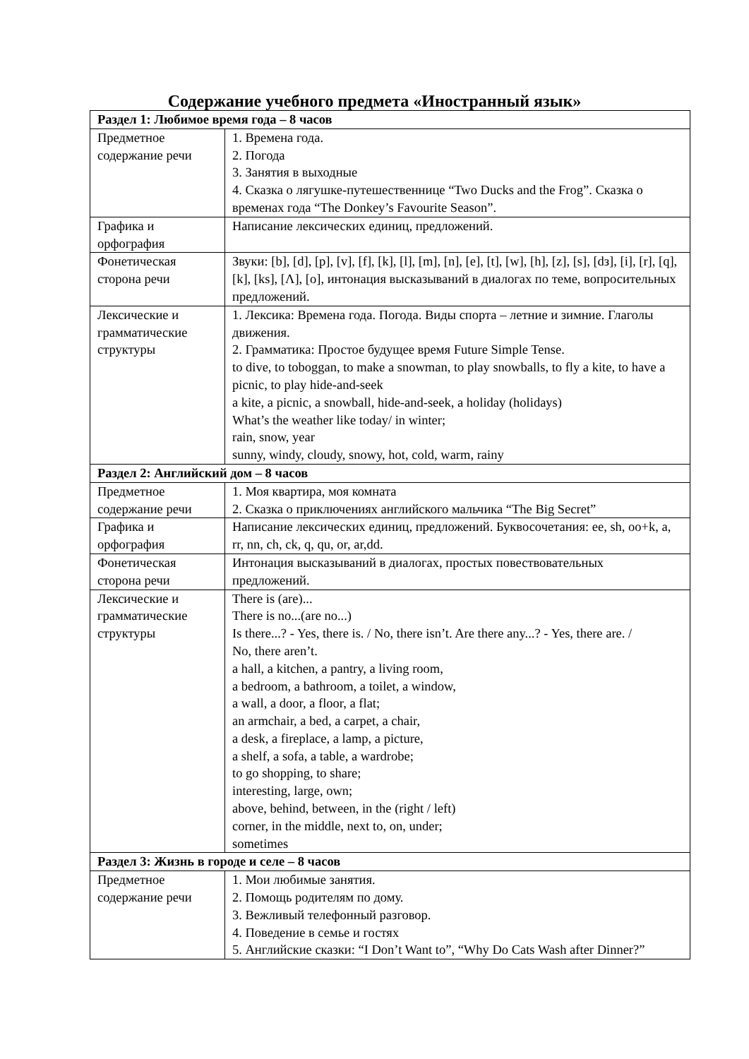Содержание учебного предмета «Иностранный язык»
| Раздел 1: Любимое время года – 8 часов | |
| Предметное содержание речи | 1. Времена года. 2. Погода 3. Занятия в выходные 4. Сказка о лягушке-путешественнице “Two Ducks and the Frog”. Сказка о временах года “The Donkey’s Favourite Season”. |
| Графика и орфография | Написание лексических единиц, предложений. |
| Фонетическая сторона речи | Звуки: [b], [d], [p], [v], [f], [k], [l], [m], [n], [e], [t], [w], [h], [z], [s], [dз], [i], [r], [q], [k], [ks], [Λ], [o], интонация высказываний в диалогах по теме, вопросительных предложений. |
| Лексические и грамматические структуры | 1. Лексика: Времена года. Погода. Виды спорта – летние и зимние. Глаголы движения. 2. Грамматика: Простое будущее время Future Simple Tense. to dive, to toboggan, to make a snowman, to play snowballs, to fly a kite, to have a picnic, to play hide-and-seek a kite, a picnic, a snowball, hide-and-seek, a holiday (holidays) What’s the weather like today/ in winter; rain, snow, year sunny, windy, cloudy, snowy, hot, cold, warm, rainy |
| Раздел 2: Английский дом – 8 часов | |
| Предметное содержание речи | 1. Моя квартира, моя комната 2. Сказка о приключениях английского мальчика “The Big Secret” |
| Графика и орфография | Написание лексических единиц, предложений. Буквосочетания: ee, sh, oo+k, a, rr, nn, ch, ck, q, qu, or, ar,dd. |
| Фонетическая сторона речи | Интонация высказываний в диалогах, простых повествовательных предложений. |
| Лексические и грамматические структуры | There is (are)... There is no...(are no...) Is there...? - Yes, there is. / No, there isn’t. Are there any...? - Yes, there are. / No, there aren’t. a hall, a kitchen, a pantry, a living room, a bedroom, a bathroom, a toilet, a window, a wall, a door, a floor, a flat; an armchair, a bed, a carpet, a chair, a desk, a fireplace, a lamp, a picture, a shelf, a sofa, a table, a wardrobe; to go shopping, to share; interesting, large, own; above, behind, between, in the (right / left) corner, in the middle, next to, on, under; sometimes |
| Раздел 3: Жизнь в городе и селе – 8 часов | |
| Предметное содержание речи | 1. Мои любимые занятия. 2. Помощь родителям по дому. 3. Вежливый телефонный разговор. 4. Поведение в семье и гостях 5. Английские сказки: “I Don’t Want to”, “Why Do Cats Wash after Dinner?” |